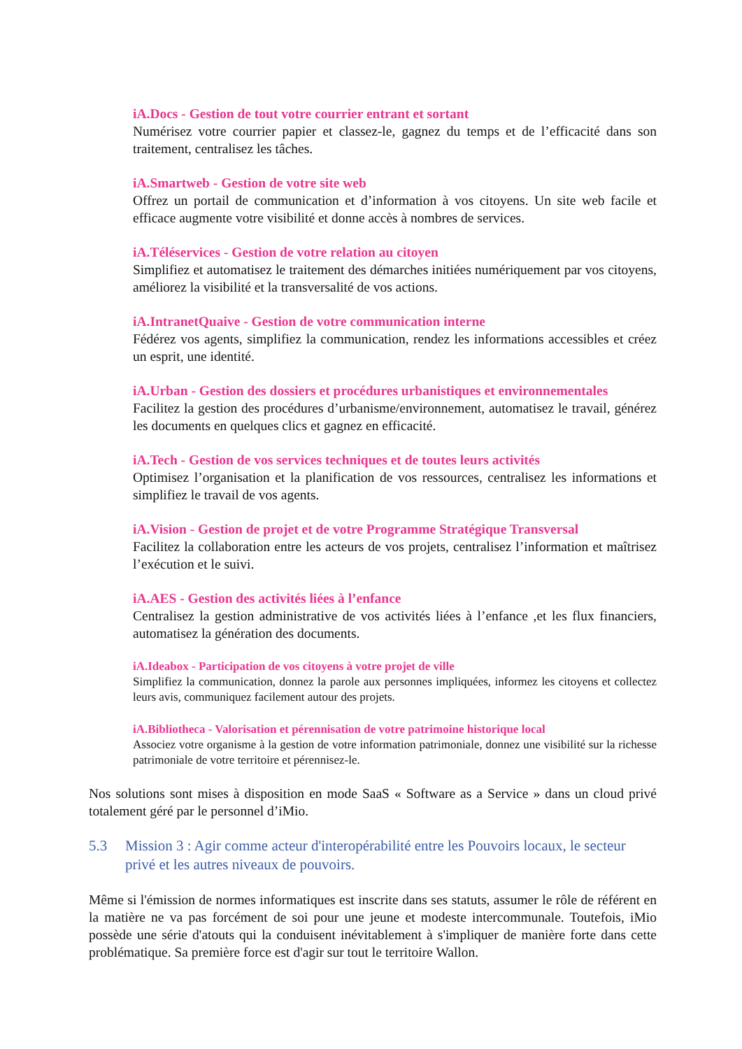iA.Docs - Gestion de tout votre courrier entrant et sortant
Numérisez votre courrier papier et classez-le, gagnez du temps et de l’efficacité dans son traitement, centralisez les tâches.
iA.Smartweb - Gestion de votre site web
Offrez un portail de communication et d’information à vos citoyens. Un site web facile et efficace augmente votre visibilité et donne accès à nombres de services.
iA.Téléservices - Gestion de votre relation au citoyen
Simplifiez et automatisez le traitement des démarches initiées numériquement par vos citoyens, améliorez la visibilité et la transversalité de vos actions.
iA.IntranetQuaive - Gestion de votre communication interne
Fédérez vos agents, simplifiez la communication, rendez les informations accessibles et créez un esprit, une identité.
iA.Urban - Gestion des dossiers et procédures urbanistiques et environnementales
Facilitez la gestion des procédures d’urbanisme/environnement, automatisez le travail, générez les documents en quelques clics et gagnez en efficacité.
iA.Tech - Gestion de vos services techniques et de toutes leurs activités
Optimisez l’organisation et la planification de vos ressources, centralisez les informations et simplifiez le travail de vos agents.
iA.Vision - Gestion de projet et de votre Programme Stratégique Transversal
Facilitez la collaboration entre les acteurs de vos projets, centralisez l’information et maîtrisez l’exécution et le suivi.
iA.AES - Gestion des activités liées à l’enfance
Centralisez la gestion administrative de vos activités liées à l’enfance ,et les flux financiers, automatisez la génération des documents.
iA.Ideabox - Participation de vos citoyens à votre projet de ville
Simplifiez la communication, donnez la parole aux personnes impliquées, informez les citoyens et collectez leurs avis, communiquez facilement autour des projets.
iA.Bibliotheca - Valorisation et pérennisation de votre patrimoine historique local
Associez votre organisme à la gestion de votre information patrimoniale, donnez une visibilité sur la richesse patrimoniale de votre territoire et pérennisez-le.
Nos solutions sont mises à disposition en mode SaaS « Software as a Service » dans un cloud privé totalement géré par le personnel d’iMio.
5.3 Mission 3 : Agir comme acteur d'interopérabilité entre les Pouvoirs locaux, le secteur privé et les autres niveaux de pouvoirs.
Même si l'émission de normes informatiques est inscrite dans ses statuts, assumer le rôle de référent en la matière ne va pas forcément de soi pour une jeune et modeste intercommunale. Toutefois, iMio possède une série d'atouts qui la conduisent inévitablement à s'impliquer de manière forte dans cette problématique. Sa première force est d'agir sur tout le territoire Wallon.